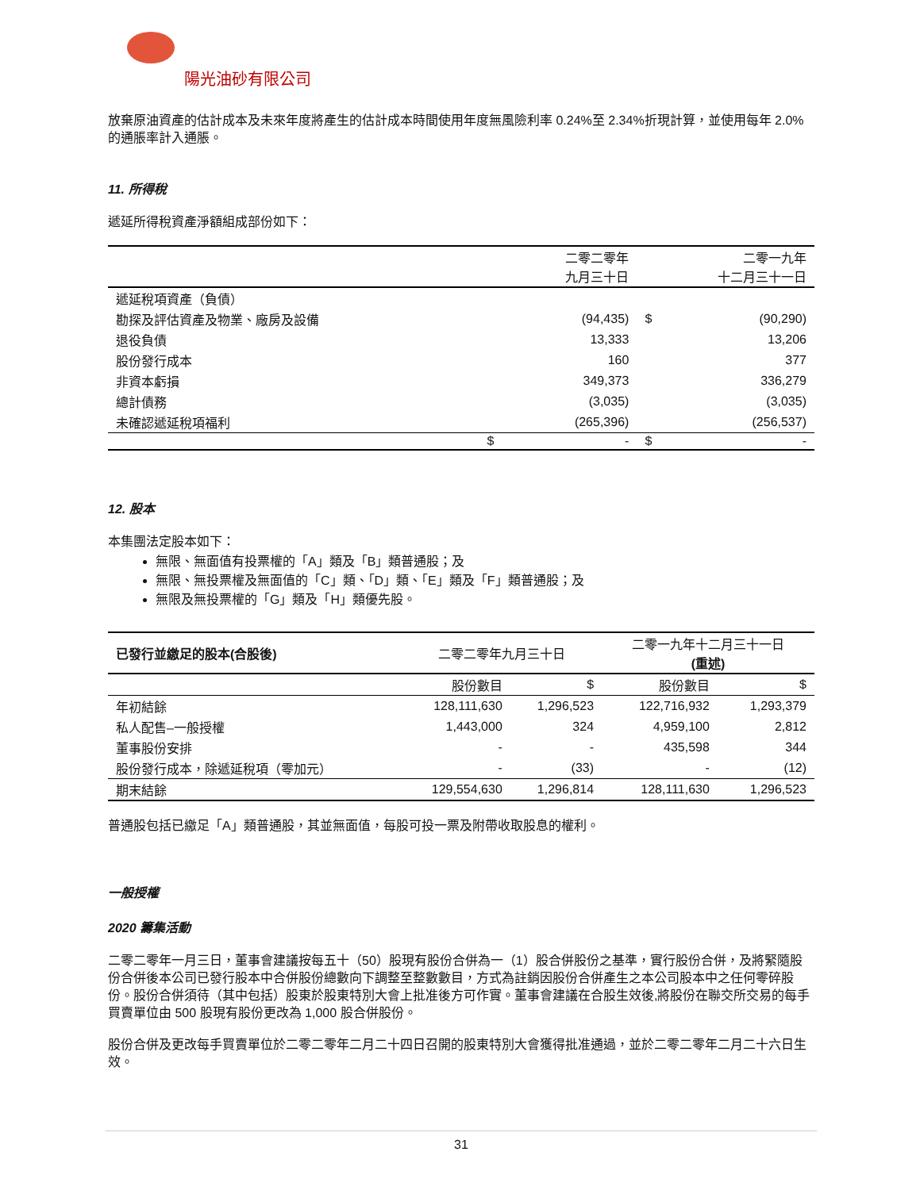陽光油砂有限公司
放棄原油資產的估計成本及未來年度將產生的估計成本時間使用年度無風險利率 0.24%至 2.34%折現計算，並使用每年 2.0%的通脹率計入通脹。
11. 所得稅
遞延所得稅資產淨額組成部份如下：
| | 二零二零年 九月三十日 | | 二零一九年 十二月三十一日 | |
| --- | --- | --- | --- | --- |
| 遞延稅項資產（負債） | | | | |
| 勘探及評估資產及物業、廠房及設備 | | (94,435) | $ | (90,290) |
| 退役負債 | | 13,333 | | 13,206 |
| 股份發行成本 | | 160 | | 377 |
| 非資本虧損 | | 349,373 | | 336,279 |
| 總計債務 | | (3,035) | | (3,035) |
| 未確認遞延稅項福利 | | (265,396) | | (256,537) |
| | $ | - | $ | - |
12. 股本
本集團法定股本如下：
無限、無面值有投票權的「A」類及「B」類普通股；及
無限、無投票權及無面值的「C」類、「D」類、「E」類及「F」類普通股；及
無限及無投票權的「G」類及「H」類優先股。
| 已發行並繳足的股本(合股後) | 二零二零年九月三十日 | | 二零一九年十二月三十一日 (重述) | |
| --- | --- | --- | --- | --- |
| | 股份數目 | $ | 股份數目 | $ |
| 年初結餘 | 128,111,630 | 1,296,523 | 122,716,932 | 1,293,379 |
| 私人配售–一般授權 | 1,443,000 | 324 | 4,959,100 | 2,812 |
| 董事股份安排 | - | - | 435,598 | 344 |
| 股份發行成本，除遞延稅項（零加元） | - | (33) | - | (12) |
| 期末結餘 | 129,554,630 | 1,296,814 | 128,111,630 | 1,296,523 |
普通股包括已繳足「A」類普通股，其並無面值，每股可投一票及附帶收取股息的權利。
一般授權
2020 籌集活動
二零二零年一月三日，董事會建議按每五十（50）股現有股份合併為一（1）股合併股份之基準，實行股份合併，及將緊隨股份合併後本公司已發行股本中合併股份總數向下調整至整數數目，方式為註銷因股份合併產生之本公司股本中之任何零碎股份。股份合併須待（其中包括）股東於股東特別大會上批准後方可作實。董事會建議在合股生效後,將股份在聯交所交易的每手買賣單位由 500 股現有股份更改為 1,000 股合併股份。
股份合併及更改每手買賣單位於二零二零年二月二十四日召開的股東特別大會獲得批准通過，並於二零二零年二月二十六日生效。
31